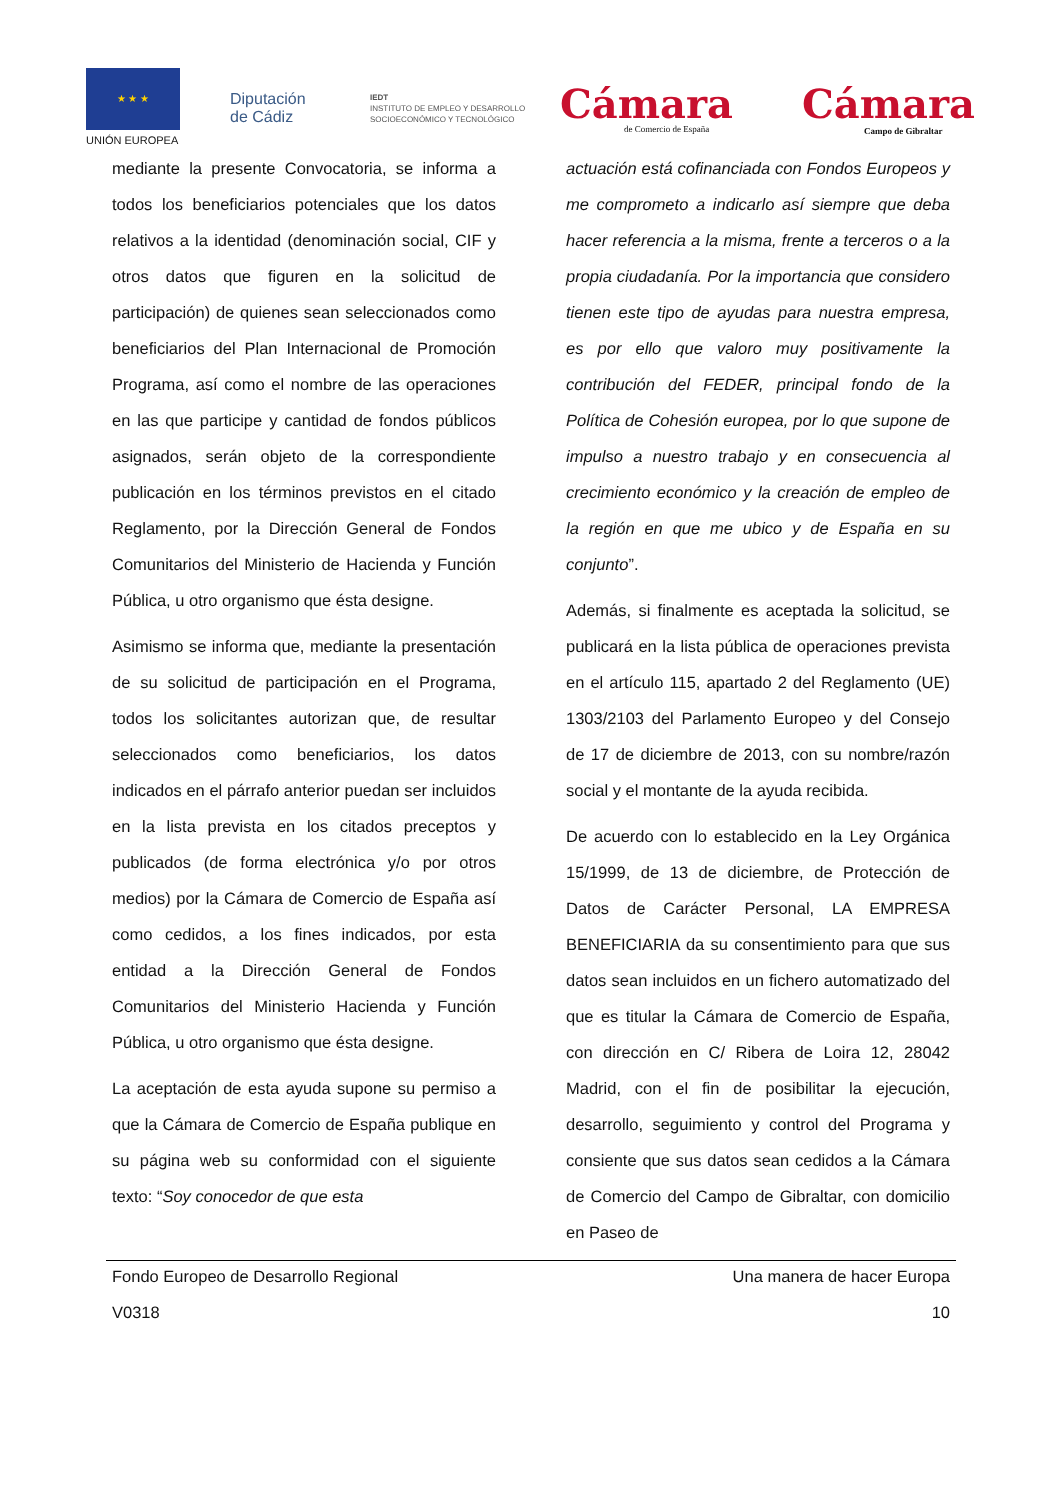★ ★ ★
UNIÓN EUROPEA
Diputación
de Cádiz
IEDT
INSTITUTO DE EMPLEO Y DESARROLLO
SOCIOECONÓMICO Y TECNOLÓGICO
Cámara
de Comercio de España
Cámara
Campo de Gibraltar
mediante la presente Convocatoria, se informa a todos los beneficiarios potenciales que los datos relativos a la identidad (denominación social, CIF y otros datos que figuren en la solicitud de participación) de quienes sean seleccionados como beneficiarios del Plan Internacional de Promoción Programa, así como el nombre de las operaciones en las que participe y cantidad de fondos públicos asignados, serán objeto de la correspondiente publicación en los términos previstos en el citado Reglamento, por la Dirección General de Fondos Comunitarios del Ministerio de Hacienda y Función Pública, u otro organismo que ésta designe.
Asimismo se informa que, mediante la presentación de su solicitud de participación en el Programa, todos los solicitantes autorizan que, de resultar seleccionados como beneficiarios, los datos indicados en el párrafo anterior puedan ser incluidos en la lista prevista en los citados preceptos y publicados (de forma electrónica y/o por otros medios) por la Cámara de Comercio de España así como cedidos, a los fines indicados, por esta entidad a la Dirección General de Fondos Comunitarios del Ministerio Hacienda y Función Pública, u otro organismo que ésta designe.
La aceptación de esta ayuda supone su permiso a que la Cámara de Comercio de España publique en su página web su conformidad con el siguiente texto: “Soy conocedor de que esta
actuación está cofinanciada con Fondos Europeos y me comprometo a indicarlo así siempre que deba hacer referencia a la misma, frente a terceros o a la propia ciudadanía. Por la importancia que considero tienen este tipo de ayudas para nuestra empresa, es por ello que valoro muy positivamente la contribución del FEDER, principal fondo de la Política de Cohesión europea, por lo que supone de impulso a nuestro trabajo y en consecuencia al crecimiento económico y la creación de empleo de la región en que me ubico y de España en su conjunto”.
Además, si finalmente es aceptada la solicitud, se publicará en la lista pública de operaciones prevista en el artículo 115, apartado 2 del Reglamento (UE) 1303/2103 del Parlamento Europeo y del Consejo de 17 de diciembre de 2013, con su nombre/razón social y el montante de la ayuda recibida.
De acuerdo con lo establecido en la Ley Orgánica 15/1999, de 13 de diciembre, de Protección de Datos de Carácter Personal, LA EMPRESA BENEFICIARIA da su consentimiento para que sus datos sean incluidos en un fichero automatizado del que es titular la Cámara de Comercio de España, con dirección en C/ Ribera de Loira 12, 28042 Madrid, con el fin de posibilitar la ejecución, desarrollo, seguimiento y control del Programa y consiente que sus datos sean cedidos a la Cámara de Comercio del Campo de Gibraltar, con domicilio en Paseo de
Fondo Europeo de Desarrollo Regional Una manera de hacer Europa
V0318 10